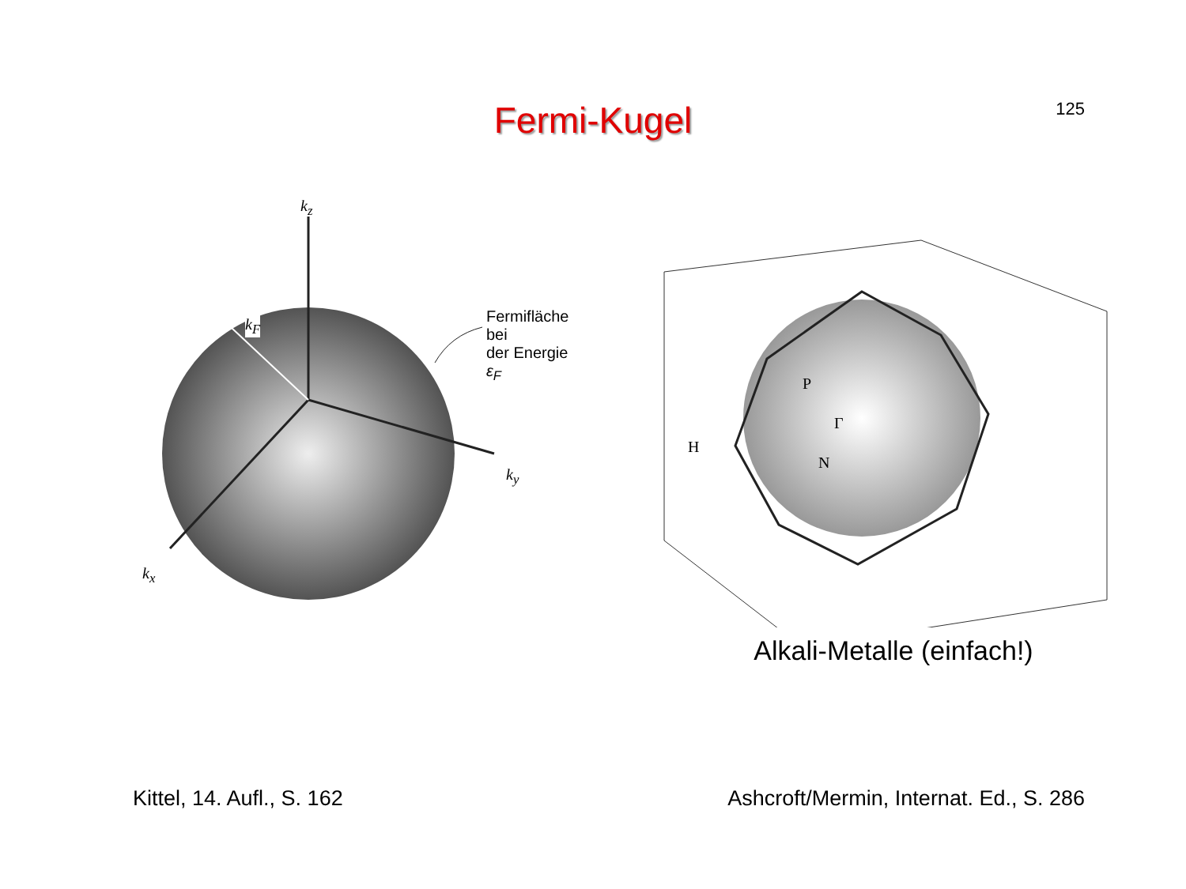125
Fermi-Kugel
k<sub>z</sub>
k<sub>y</sub>
k<sub>x</sub>
k<sub>F</sub>
Fermifläche bei
der Energie ε<sub>F</sub>
P
Γ
H
N
Alkali-Metalle (einfach!)
Kittel, 14. Aufl., S. 162 Ashcroft/Mermin, Internat. Ed., S. 286